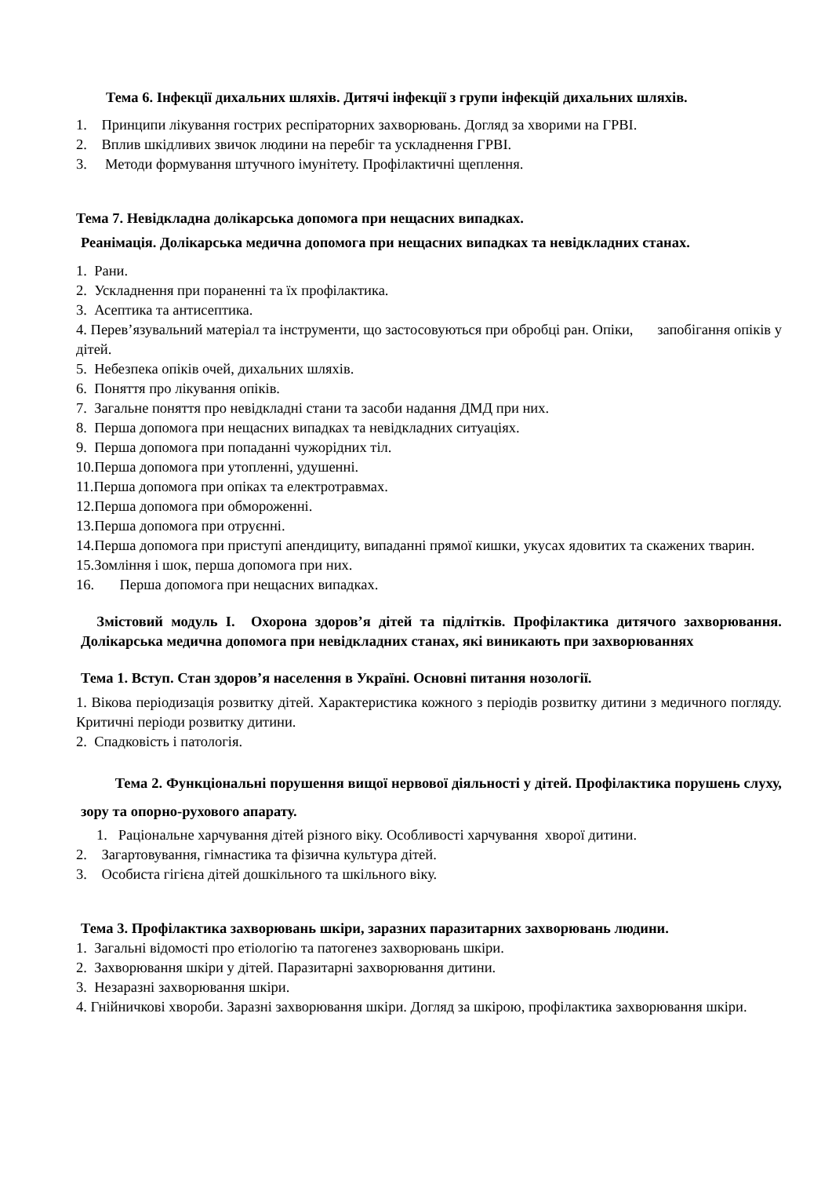Тема 6. Інфекції дихальних шляхів. Дитячі інфекції з групи інфекцій дихальних шляхів.
1. Принципи лікування гострих респіраторних захворювань. Догляд за хворими на ГРВІ.
2. Вплив шкідливих звичок людини на перебіг та ускладнення ГРВІ.
3. Методи формування штучного імунітету. Профілактичні щеплення.
Тема 7. Невідкладна долікарська допомога при нещасних випадках.
Реанімація. Долікарська медична допомога при нещасних випадках та невідкладних станах.
1. Рани.
2. Ускладнення при пораненні та їх профілактика.
3. Асептика та антисептика.
4. Перев’язувальний матеріал та інструменти, що застосовуються при обробці ран. Опіки, запобігання опіків у дітей.
5. Небезпека опіків очей, дихальних шляхів.
6. Поняття про лікування опіків.
7. Загальне поняття про невідкладні стани та засоби надання ДМД при них.
8. Перша допомога при нещасних випадках та невідкладних ситуаціях.
9. Перша допомога при попаданні чужорідних тіл.
10.Перша допомога при утопленні, удушенні.
11.Перша допомога при опіках та електротравмах.
12.Перша допомога при обмороженні.
13.Перша допомога при отруєнні.
14.Перша допомога при приступі апендициту, випаданні прямої кишки, укусах ядовитих та скажених тварин.
15.Зомління і шок, перша допомога при них.
16. Перша допомога при нещасних випадках.
Змістовий модуль І. Охорона здоров’я дітей та підлітків. Профілактика дитячого захворювання. Долікарська медична допомога при невідкладних станах, які виникають при захворюваннях
Тема 1. Вступ. Стан здоров’я населення в Україні. Основні питання нозології.
1. Вікова періодизація розвитку дітей. Характеристика кожного з періодів розвитку дитини з медичного погляду. Критичні періоди розвитку дитини.
2. Спадковість і патологія.
Тема 2. Функціональні порушення вищої нервової діяльності у дітей. Профілактика порушень слуху, зору та опорно-рухового апарату.
1. Раціональне харчування дітей різного віку. Особливості харчування хворої дитини.
2. Загартовування, гімнастика та фізична культура дітей.
3. Особиста гігієна дітей дошкільного та шкільного віку.
Тема 3. Профілактика захворювань шкіри, заразних паразитарних захворювань людини.
1. Загальні відомості про етіологію та патогенез захворювань шкіри.
2. Захворювання шкіри у дітей. Паразитарні захворювання дитини.
3. Незаразні захворювання шкіри.
4. Гнійничкові хвороби. Заразні захворювання шкіри. Догляд за шкірою, профілактика захворювання шкіри.